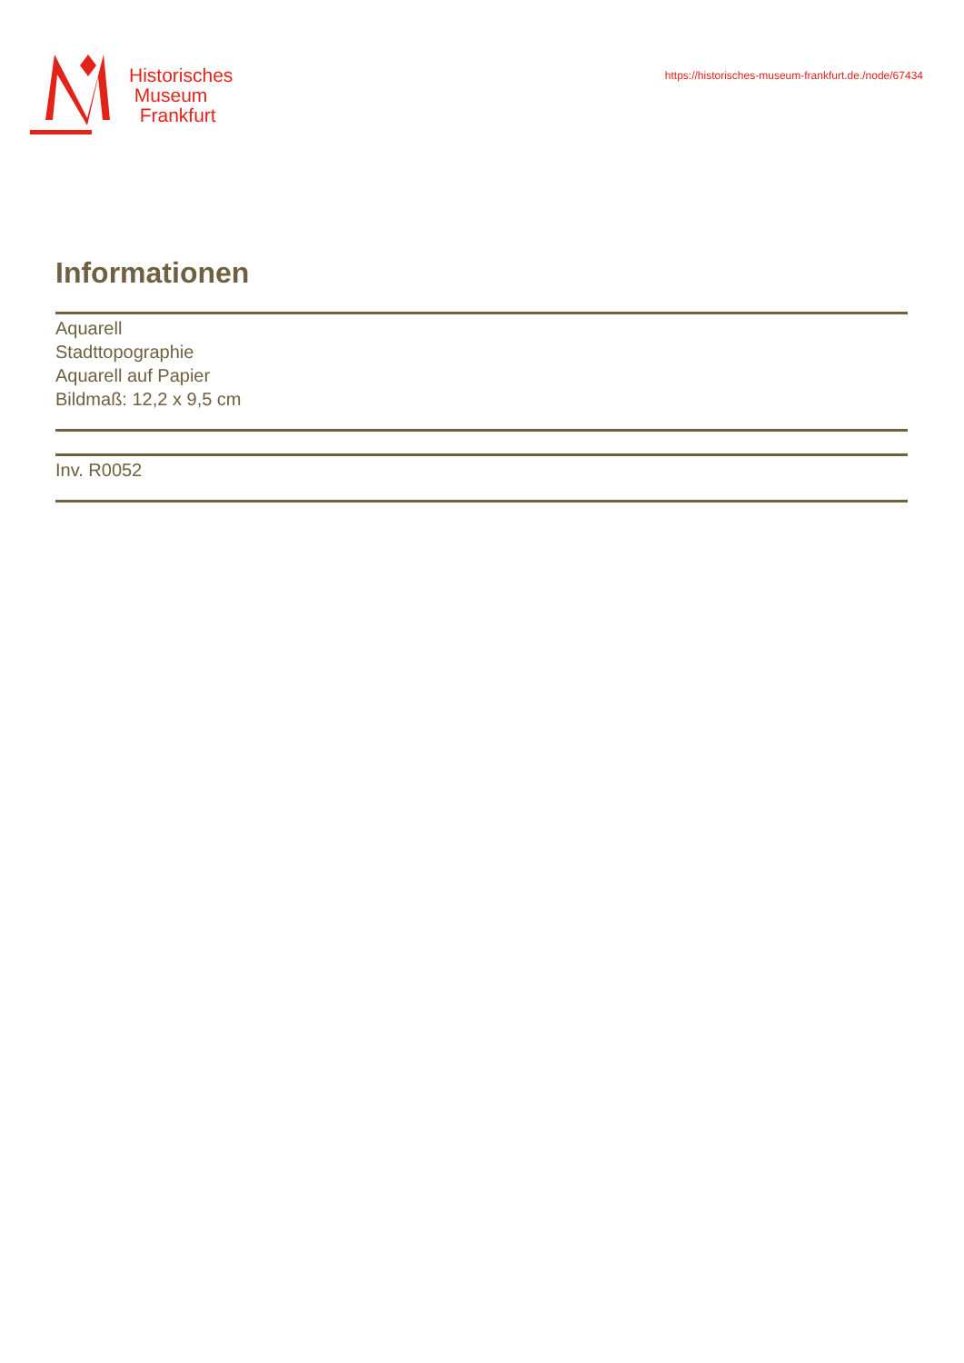Historisches
Museum
Frankfurt
https://historisches-museum-frankfurt.de./node/67434
Informationen
Aquarell
Stadttopographie
Aquarell auf Papier
Bildmaß: 12,2 x 9,5 cm
Inv. R0052